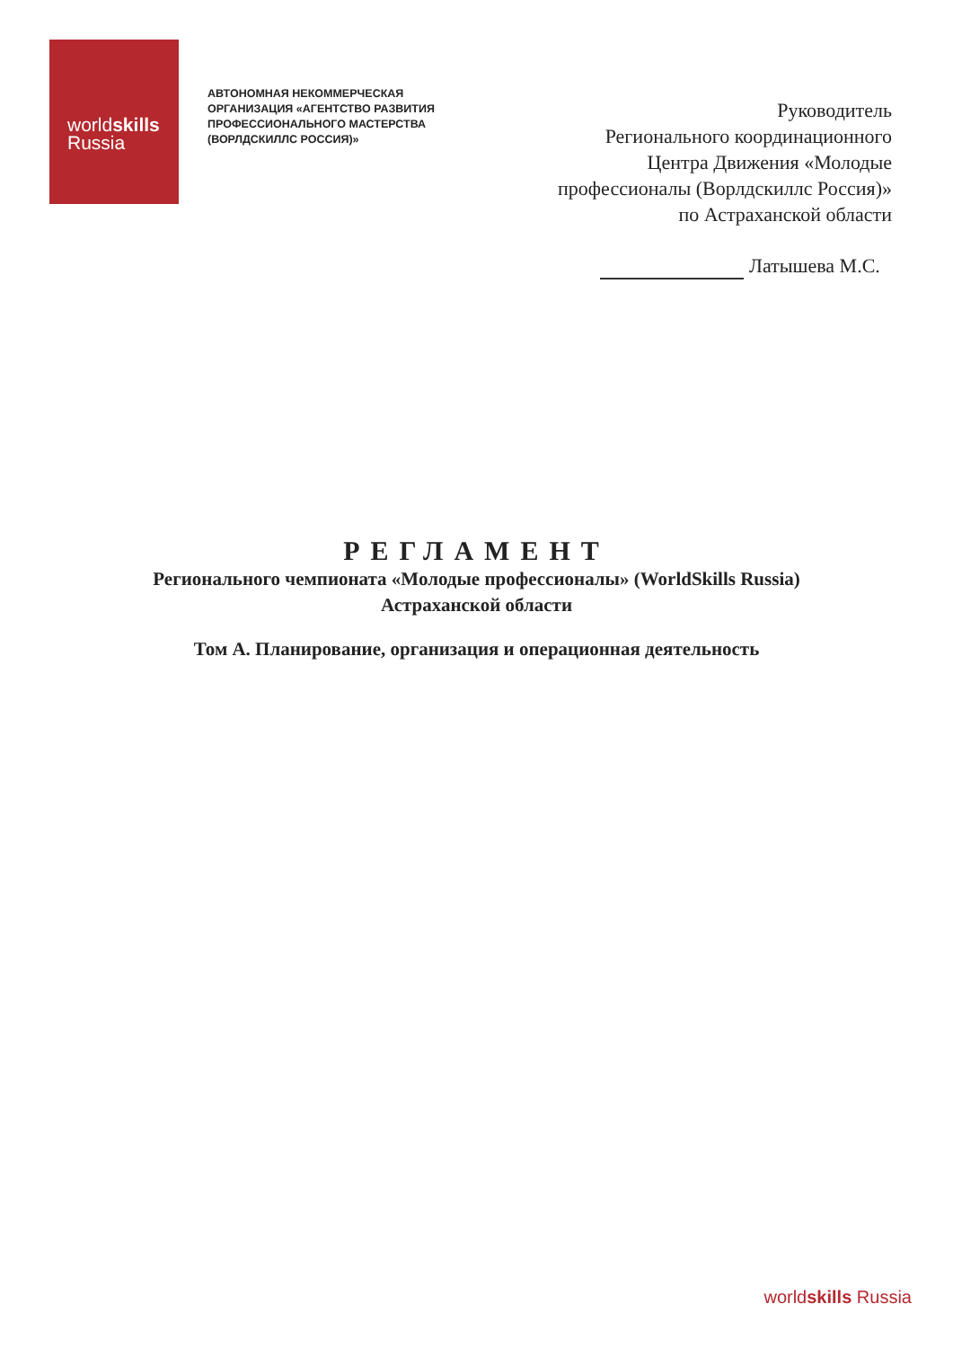worldskills
Russia
АВТОНОМНАЯ НЕКОММЕРЧЕСКАЯ ОРГАНИЗАЦИЯ «АГЕНТСТВО РАЗВИТИЯ ПРОФЕССИОНАЛЬНОГО МАСТЕРСТВА (ВОРЛДСКИЛЛС РОССИЯ)»
Руководитель
Регионального координационного
Центра Движения «Молодые
профессионалы (Ворлдскиллс Россия)»
по Астраханской области
Латышева М.С.
РЕГЛАМЕНТ
Регионального чемпионата «Молодые профессионалы» (WorldSkills Russia)
Астраханской области
Том А. Планирование, организация и операционная деятельность
worldskills Russia